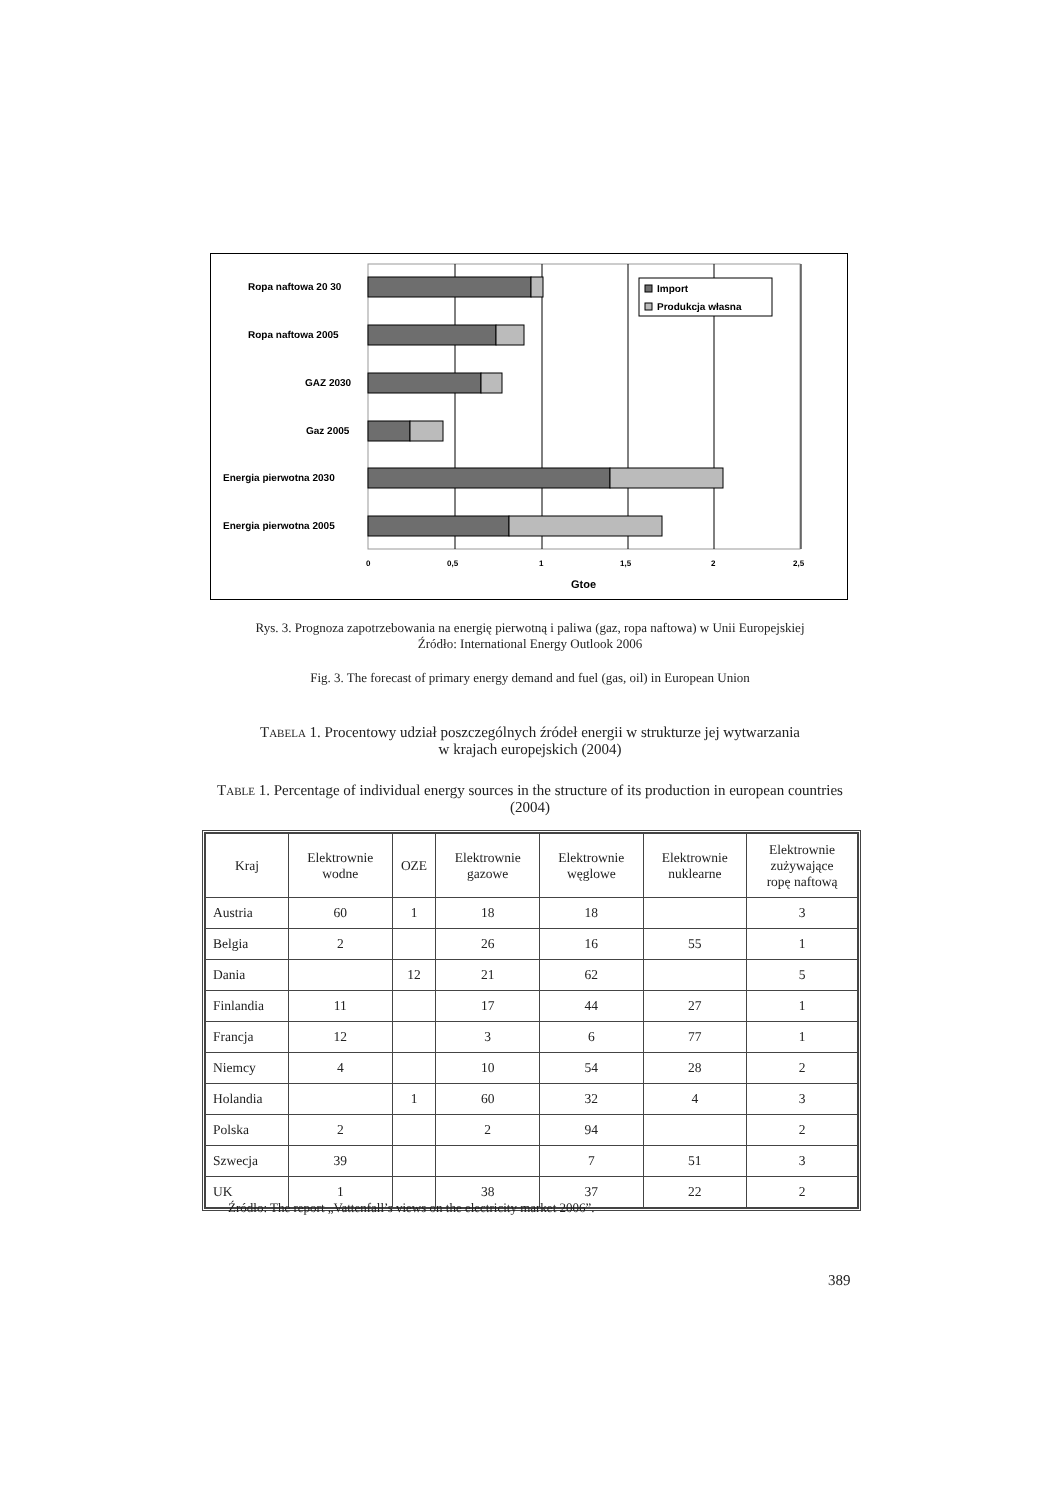Ropa naftowa 20 30
Ropa naftowa 2005
GAZ 2030
Gaz 2005
Energia pierwotna 2030
Energia pierwotna 2005
Import
Produkcja własna
0
0,5
1
1,5
2
2,5
Gtoe
Rys. 3. Prognoza zapotrzebowania na energię pierwotną i paliwa (gaz, ropa naftowa) w Unii Europejskiej
Źródło: International Energy Outlook 2006
Fig. 3. The forecast of primary energy demand and fuel (gas, oil) in European Union
TABELA 1. Procentowy udział poszczególnych źródeł energii w strukturze jej wytwarzania
w krajach europejskich (2004)
TABLE 1. Percentage of individual energy sources in the structure of its production in european countries (2004)
| Kraj | Elektrownie wodne | OZE | Elektrownie gazowe | Elektrownie węglowe | Elektrownie nuklearne | Elektrownie zużywające ropę naftową |
| --- | --- | --- | --- | --- | --- | --- |
| Austria | 60 | 1 | 18 | 18 | | 3 |
| Belgia | 2 | | 26 | 16 | 55 | 1 |
| Dania | | 12 | 21 | 62 | | 5 |
| Finlandia | 11 | | 17 | 44 | 27 | 1 |
| Francja | 12 | | 3 | 6 | 77 | 1 |
| Niemcy | 4 | | 10 | 54 | 28 | 2 |
| Holandia | | 1 | 60 | 32 | 4 | 3 |
| Polska | 2 | | 2 | 94 | | 2 |
| Szwecja | 39 | | | 7 | 51 | 3 |
| UK | 1 | | 38 | 37 | 22 | 2 |
Źródło: The report „Vattenfall’s views on the electricity market 2006”.
389